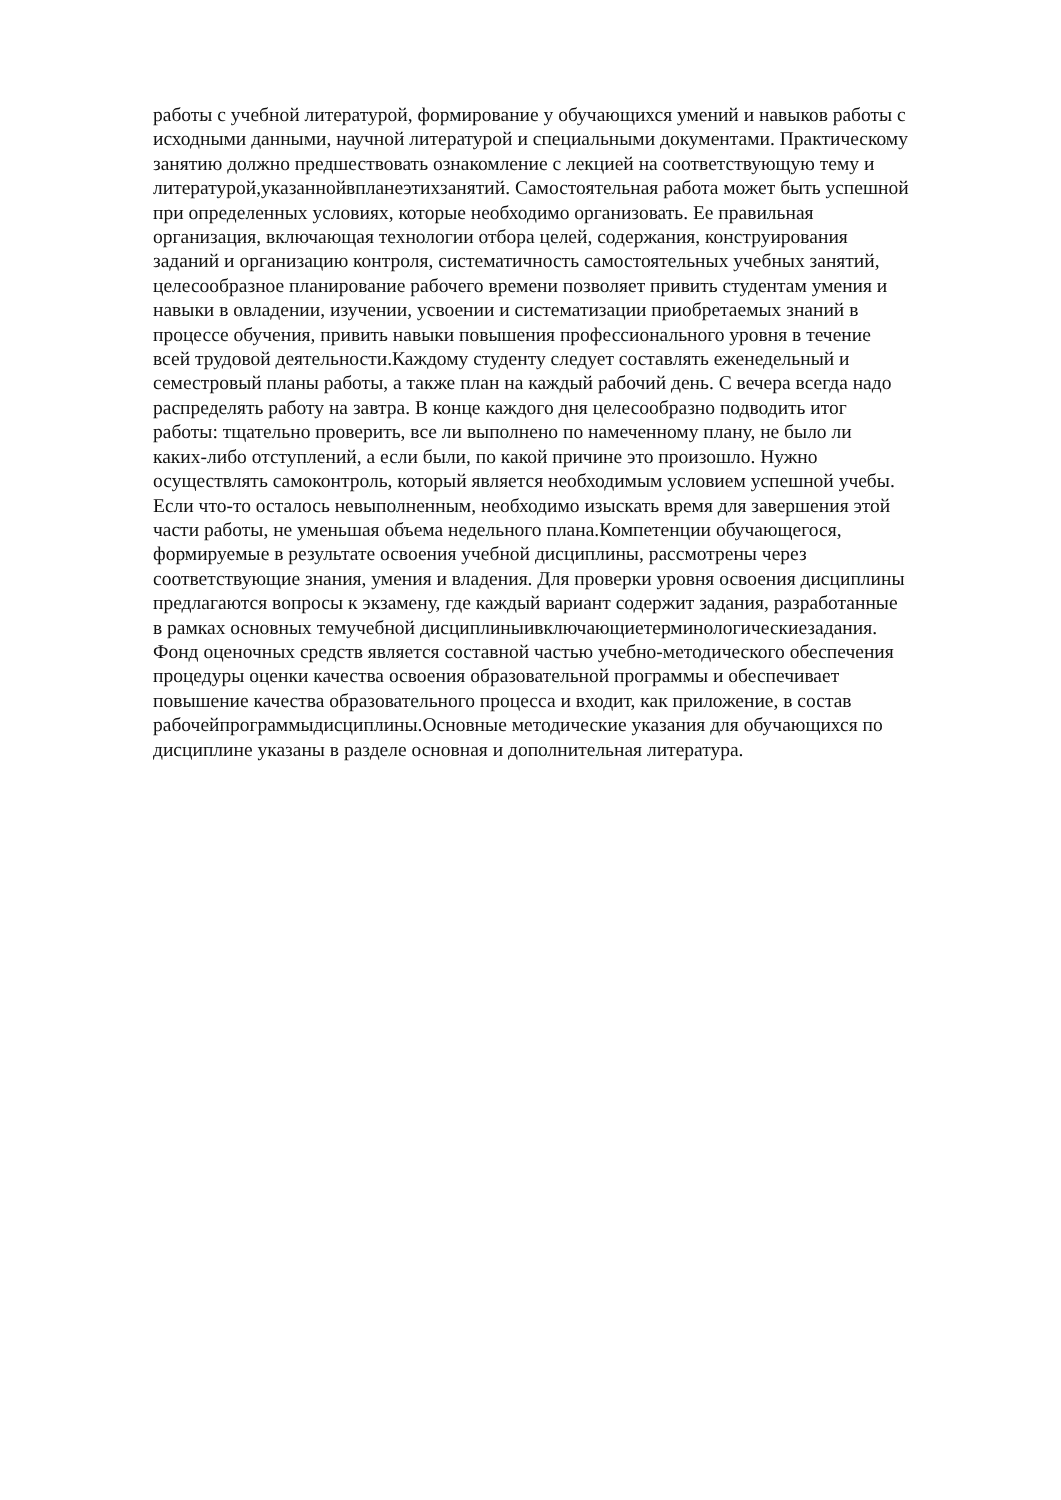работы с учебной литературой, формирование у обучающихся умений и навыков работы с
исходными данными, научной литературой и специальными документами. Практическому
занятию должно предшествовать ознакомление с лекцией на соответствующую тему и
литературой,указаннойвпланеэтихзанятий. Самостоятельная работа может быть успешной
при определенных условиях, которые необходимо организовать. Ее правильная
организация, включающая технологии отбора целей, содержания, конструирования
заданий и организацию контроля, систематичность самостоятельных учебных занятий,
целесообразное планирование рабочего времени позволяет привить студентам умения и
навыки в овладении, изучении, усвоении и систематизации приобретаемых знаний в
процессе обучения, привить навыки повышения профессионального уровня в течение
всей трудовой деятельности.Каждому студенту следует составлять еженедельный и
семестровый планы работы, а также план на каждый рабочий день. С вечера всегда надо
распределять работу на завтра. В конце каждого дня целесообразно подводить итог
работы: тщательно проверить, все ли выполнено по намеченному плану, не было ли
каких-либо отступлений, а если были, по какой причине это произошло. Нужно
осуществлять самоконтроль, который является необходимым условием успешной учебы.
Если что-то осталось невыполненным, необходимо изыскать время для завершения этой
части работы, не уменьшая объема недельного плана.Компетенции обучающегося,
формируемые в результате освоения учебной дисциплины, рассмотрены через
соответствующие знания, умения и владения. Для проверки уровня освоения дисциплины
предлагаются вопросы к экзамену, где каждый вариант содержит задания, разработанные
в рамках основных темучебной дисциплиныивключающиетерминологическиезадания.
Фонд оценочных средств является составной частью учебно-методического обеспечения
процедуры оценки качества освоения образовательной программы и обеспечивает
повышение качества образовательного процесса и входит, как приложение, в состав
рабочейпрограммыдисциплины.Основные методические указания для обучающихся по
дисциплине указаны в разделе основная и дополнительная литература.